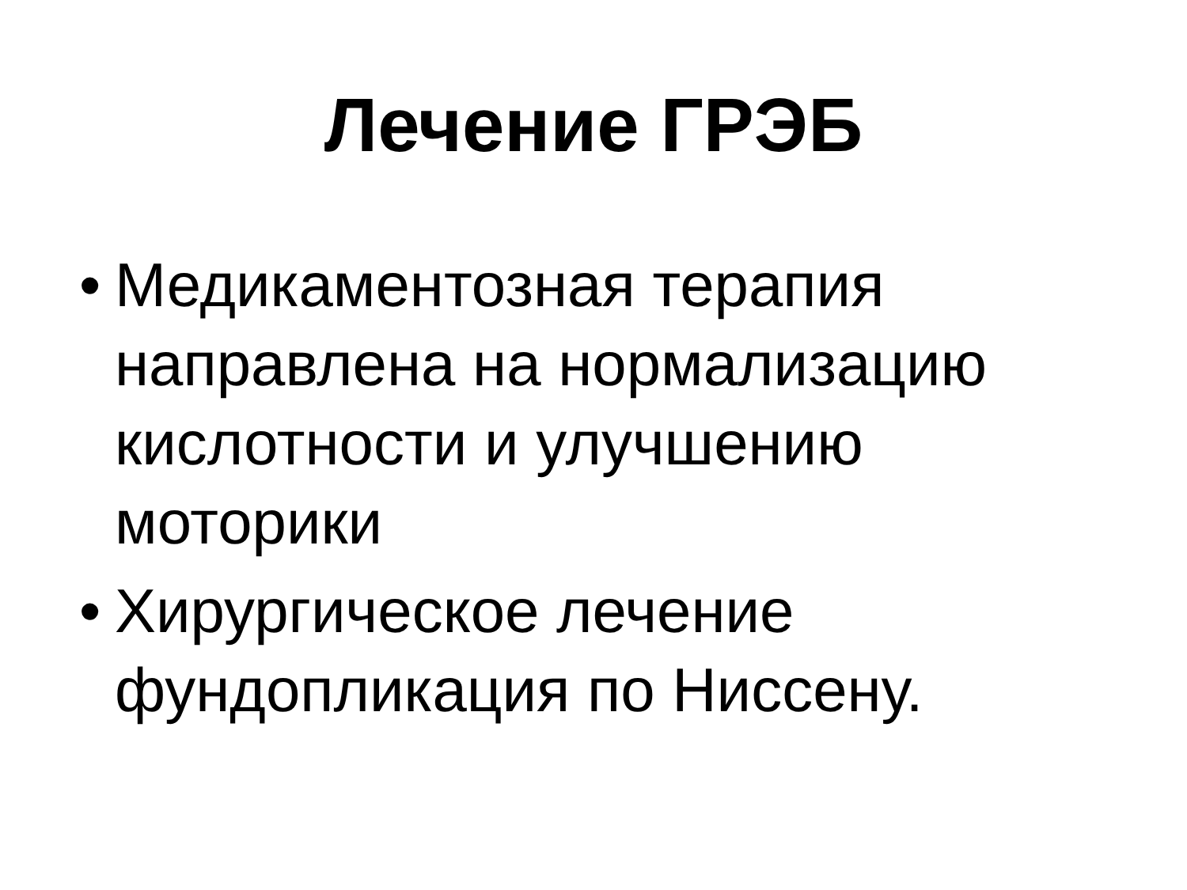Лечение ГРЭБ
• Медикаментозная терапия направлена на нормализацию кислотности и улучшению моторики
• Хирургическое лечение фундопликация по Ниссену.